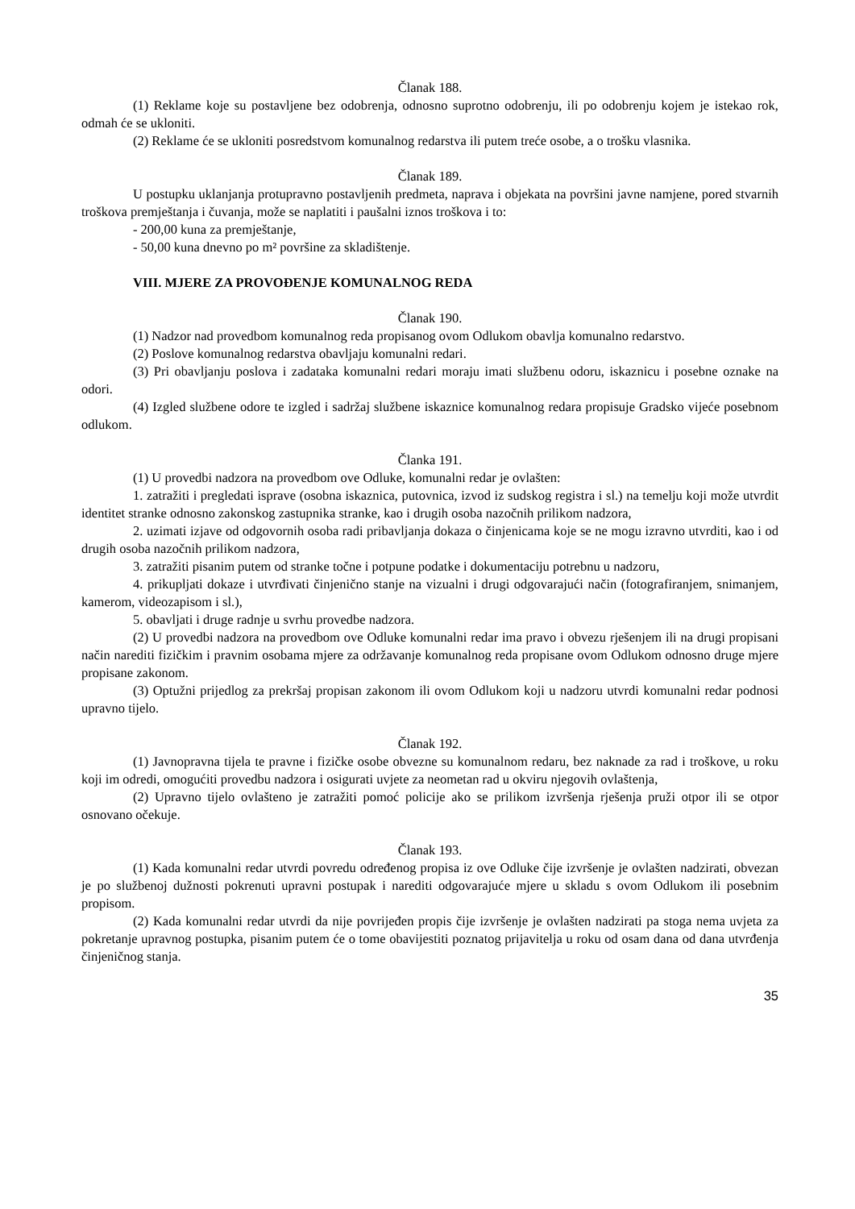Članak 188.
(1) Reklame koje su postavljene bez odobrenja, odnosno suprotno odobrenju, ili po odobrenju kojem je istekao rok, odmah će se ukloniti.
(2) Reklame će se ukloniti posredstvom komunalnog redarstva ili putem treće osobe, a o trošku vlasnika.
Članak 189.
U postupku uklanjanja protupravno postavljenih predmeta, naprava i objekata na površini javne namjene, pored stvarnih troškova premještanja i čuvanja, može se naplatiti i paušalni iznos troškova i to:
- 200,00 kuna za premještanje,
- 50,00 kuna dnevno po m² površine za skladištenje.
VIII. MJERE ZA PROVOĐENJE KOMUNALNOG REDA
Članak 190.
(1) Nadzor nad provedbom komunalnog reda propisanog ovom Odlukom obavlja komunalno redarstvo.
(2) Poslove komunalnog redarstva obavljaju komunalni redari.
(3) Pri obavljanju poslova i zadataka komunalni redari moraju imati službenu odoru, iskaznicu i posebne oznake na odori.
(4) Izgled službene odore te izgled i sadržaj službene iskaznice komunalnog redara propisuje Gradsko vijeće posebnom odlukom.
Članka 191.
(1) U provedbi nadzora na provedbom ove Odluke, komunalni redar je ovlašten:
1. zatražiti i pregledati isprave (osobna iskaznica, putovnica, izvod iz sudskog registra i sl.) na temelju koji može utvrdit identitet stranke odnosno zakonskog zastupnika stranke, kao i drugih osoba nazočnih prilikom nadzora,
2. uzimati izjave od odgovornih osoba radi pribavljanja dokaza o činjenicama koje se ne mogu izravno utvrditi, kao i od drugih osoba nazočnih prilikom nadzora,
3. zatražiti pisanim putem od stranke točne i potpune podatke i dokumentaciju potrebnu u nadzoru,
4. prikupljati dokaze i utvrđivati činjenično stanje na vizualni i drugi odgovarajući način (fotografiranjem, snimanjem, kamerom, videozapisom i sl.),
5. obavljati i druge radnje u svrhu provedbe nadzora.
(2) U provedbi nadzora na provedbom ove Odluke komunalni redar ima pravo i obvezu rješenjem ili na drugi propisani način narediti fizičkim i pravnim osobama mjere za održavanje komunalnog reda propisane ovom Odlukom odnosno druge mjere propisane zakonom.
(3) Optužni prijedlog za prekršaj propisan zakonom ili ovom Odlukom koji u nadzoru utvrdi komunalni redar podnosi upravno tijelo.
Članak 192.
(1) Javnopravna tijela te pravne i fizičke osobe obvezne su komunalnom redaru, bez naknade za rad i troškove, u roku koji im odredi, omogućiti provedbu nadzora i osigurati uvjete za neometan rad u okviru njegovih ovlaštenja,
(2) Upravno tijelo ovlašteno je zatražiti pomoć policije ako se prilikom izvršenja rješenja pruži otpor ili se otpor osnovano očekuje.
Članak 193.
(1) Kada komunalni redar utvrdi povredu određenog propisa iz ove Odluke čije izvršenje je ovlašten nadzirati, obvezan je po službenoj dužnosti pokrenuti upravni postupak i narediti odgovarajuće mjere u skladu s ovom Odlukom ili posebnim propisom.
(2) Kada komunalni redar utvrdi da nije povrijeđen propis čije izvršenje je ovlašten nadzirati pa stoga nema uvjeta za pokretanje upravnog postupka, pisanim putem će o tome obavijestiti poznatog prijavitelja u roku od osam dana od dana utvrđenja činjeničnog stanja.
35